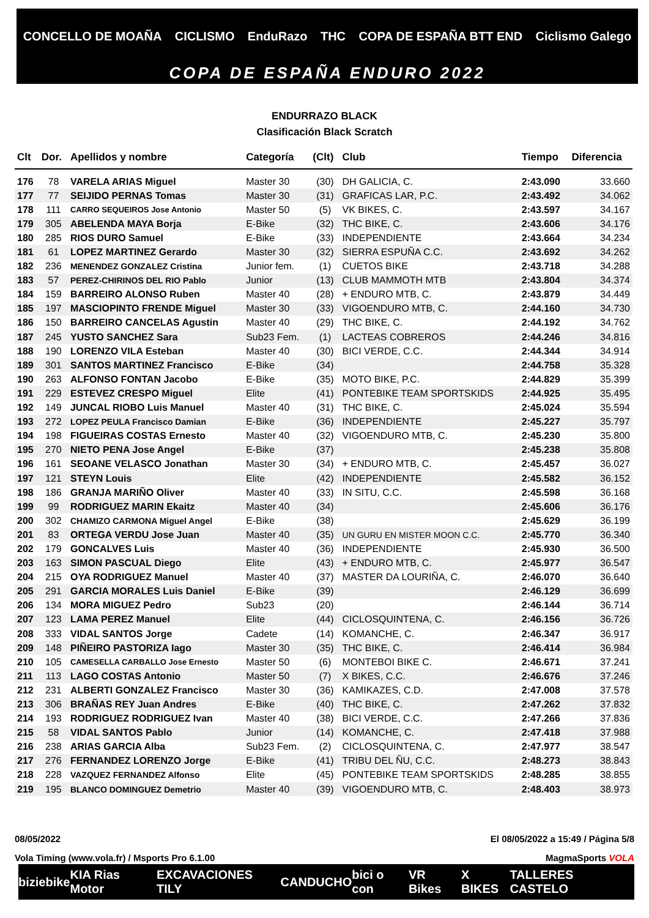CONCELLO DE MOAÑA CICLISMO EnduRazo THC COPA DE ESPAÑA BTT END Ciclismo Galego
COPA DE ESPAÑA ENDURO 2022
ENDURRAZO BLACK
Clasificación Black Scratch
| Clt | Dor. | Apellidos y nombre | Categoría | (Clt) | Club | Tiempo | Diferencia |
| --- | --- | --- | --- | --- | --- | --- | --- |
| 176 | 78 | VARELA ARIAS Miguel | Master 30 | (30) | DH GALICIA, C. | 2:43.090 | 33.660 |
| 177 | 77 | SEIJIDO PERNAS Tomas | Master 30 | (31) | GRAFICAS LAR, P.C. | 2:43.492 | 34.062 |
| 178 | 111 | CARRO SEQUEIROS Jose Antonio | Master 50 | (5) | VK BIKES, C. | 2:43.597 | 34.167 |
| 179 | 305 | ABELENDA MAYA Borja | E-Bike | (32) | THC BIKE, C. | 2:43.606 | 34.176 |
| 180 | 285 | RIOS DURO Samuel | E-Bike | (33) | INDEPENDIENTE | 2:43.664 | 34.234 |
| 181 | 61 | LOPEZ MARTINEZ Gerardo | Master 30 | (32) | SIERRA ESPUÑA C.C. | 2:43.692 | 34.262 |
| 182 | 236 | MENENDEZ GONZALEZ Cristina | Junior fem. | (1) | CUETOS BIKE | 2:43.718 | 34.288 |
| 183 | 57 | PEREZ-CHIRINOS DEL RIO Pablo | Junior | (13) | CLUB MAMMOTH MTB | 2:43.804 | 34.374 |
| 184 | 159 | BARREIRO ALONSO Ruben | Master 40 | (28) | + ENDURO MTB, C. | 2:43.879 | 34.449 |
| 185 | 197 | MASCIOPINTO FRENDE Miguel | Master 30 | (33) | VIGOENDURO MTB, C. | 2:44.160 | 34.730 |
| 186 | 150 | BARREIRO CANCELAS Agustin | Master 40 | (29) | THC BIKE, C. | 2:44.192 | 34.762 |
| 187 | 245 | YUSTO SANCHEZ Sara | Sub23 Fem. | (1) | LACTEAS COBREROS | 2:44.246 | 34.816 |
| 188 | 190 | LORENZO VILA Esteban | Master 40 | (30) | BICI VERDE, C.C. | 2:44.344 | 34.914 |
| 189 | 301 | SANTOS MARTINEZ Francisco | E-Bike | (34) | | 2:44.758 | 35.328 |
| 190 | 263 | ALFONSO FONTAN Jacobo | E-Bike | (35) | MOTO BIKE, P.C. | 2:44.829 | 35.399 |
| 191 | 229 | ESTEVEZ CRESPO Miguel | Elite | (41) | PONTEBIKE TEAM SPORTSKIDS | 2:44.925 | 35.495 |
| 192 | 149 | JUNCAL RIOBO Luis Manuel | Master 40 | (31) | THC BIKE, C. | 2:45.024 | 35.594 |
| 193 | 272 | LOPEZ PEULA Francisco Damian | E-Bike | (36) | INDEPENDIENTE | 2:45.227 | 35.797 |
| 194 | 198 | FIGUEIRAS COSTAS Ernesto | Master 40 | (32) | VIGOENDURO MTB, C. | 2:45.230 | 35.800 |
| 195 | 270 | NIETO PENA Jose Angel | E-Bike | (37) | | 2:45.238 | 35.808 |
| 196 | 161 | SEOANE VELASCO Jonathan | Master 30 | (34) | + ENDURO MTB, C. | 2:45.457 | 36.027 |
| 197 | 121 | STEYN Louis | Elite | (42) | INDEPENDIENTE | 2:45.582 | 36.152 |
| 198 | 186 | GRANJA MARIÑO Oliver | Master 40 | (33) | IN SITU, C.C. | 2:45.598 | 36.168 |
| 199 | 99 | RODRIGUEZ MARIN Ekaitz | Master 40 | (34) | | 2:45.606 | 36.176 |
| 200 | 302 | CHAMIZO CARMONA Miguel Angel | E-Bike | (38) | | 2:45.629 | 36.199 |
| 201 | 83 | ORTEGA VERDU Jose Juan | Master 40 | (35) | UN GURU EN MISTER MOON C.C. | 2:45.770 | 36.340 |
| 202 | 179 | GONCALVES Luis | Master 40 | (36) | INDEPENDIENTE | 2:45.930 | 36.500 |
| 203 | 163 | SIMON PASCUAL Diego | Elite | (43) | + ENDURO MTB, C. | 2:45.977 | 36.547 |
| 204 | 215 | OYA RODRIGUEZ Manuel | Master 40 | (37) | MASTER DA LOURIÑA, C. | 2:46.070 | 36.640 |
| 205 | 291 | GARCIA MORALES Luis Daniel | E-Bike | (39) | | 2:46.129 | 36.699 |
| 206 | 134 | MORA MIGUEZ Pedro | Sub23 | (20) | | 2:46.144 | 36.714 |
| 207 | 123 | LAMA PEREZ Manuel | Elite | (44) | CICLOSQUINTENA, C. | 2:46.156 | 36.726 |
| 208 | 333 | VIDAL SANTOS Jorge | Cadete | (14) | KOMANCHE, C. | 2:46.347 | 36.917 |
| 209 | 148 | PIÑEIRO PASTORIZA Iago | Master 30 | (35) | THC BIKE, C. | 2:46.414 | 36.984 |
| 210 | 105 | CAMESELLA CARBALLO Jose Ernesto | Master 50 | (6) | MONTEBOI BIKE C. | 2:46.671 | 37.241 |
| 211 | 113 | LAGO COSTAS Antonio | Master 50 | (7) | X BIKES, C.C. | 2:46.676 | 37.246 |
| 212 | 231 | ALBERTI GONZALEZ Francisco | Master 30 | (36) | KAMIKAZES, C.D. | 2:47.008 | 37.578 |
| 213 | 306 | BRAÑAS REY Juan Andres | E-Bike | (40) | THC BIKE, C. | 2:47.262 | 37.832 |
| 214 | 193 | RODRIGUEZ RODRIGUEZ Ivan | Master 40 | (38) | BICI VERDE, C.C. | 2:47.266 | 37.836 |
| 215 | 58 | VIDAL SANTOS Pablo | Junior | (14) | KOMANCHE, C. | 2:47.418 | 37.988 |
| 216 | 238 | ARIAS GARCIA Alba | Sub23 Fem. | (2) | CICLOSQUINTENA, C. | 2:47.977 | 38.547 |
| 217 | 276 | FERNANDEZ LORENZO Jorge | E-Bike | (41) | TRIBU DEL ÑU, C.C. | 2:48.273 | 38.843 |
| 218 | 228 | VAZQUEZ FERNANDEZ Alfonso | Elite | (45) | PONTEBIKE TEAM SPORTSKIDS | 2:48.285 | 38.855 |
| 219 | 195 | BLANCO DOMINGUEZ Demetrio | Master 40 | (39) | VIGOENDURO MTB, C. | 2:48.403 | 38.973 |
08/05/2022 El 08/05/2022 a 15:49 / Página 5/8
Vola Timing (www.vola.fr) / Msports Pro 6.1.00 MagmaSports VOLA
biziebike KIA Rias Motor EXCAVACIONES TILY CANDUCHO bici o con VR Bikes X BIKES TALLERES CASTELO